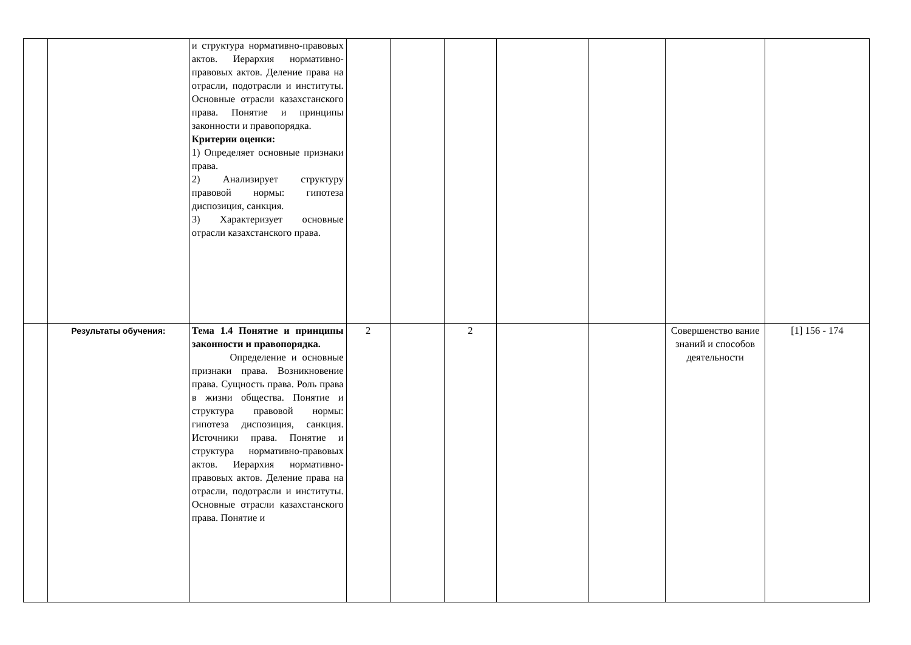| | | и структура нормативно-правовых актов. Иерархия нормативно-правовых актов. Деление права на отрасли, подотрасли и институты. Основные отрасли казахстанского права. Понятие и принципы законности и правопорядка. Критерии оценки: 1) Определяет основные признаки права. 2) Анализирует структуру правовой нормы: гипотеза диспозиция, санкция. 3) Характеризует основные отрасли казахстанского права. | | | | | | | |
| | Результаты обучения: | Тема 1.4 Понятие и принципы законности и правопорядка. Определение и основные признаки права. Возникновение права. Сущность права. Роль права в жизни общества. Понятие и структура правовой нормы: гипотеза диспозиция, санкция. Источники права. Понятие и структура нормативно-правовых актов. Иерархия нормативно-правовых актов. Деление права на отрасли, подотрасли и институты. Основные отрасли казахстанского права. Понятие и | 2 | | 2 | | | Совершенство вание знаний и способов деятельности | [1] 156 - 174 |